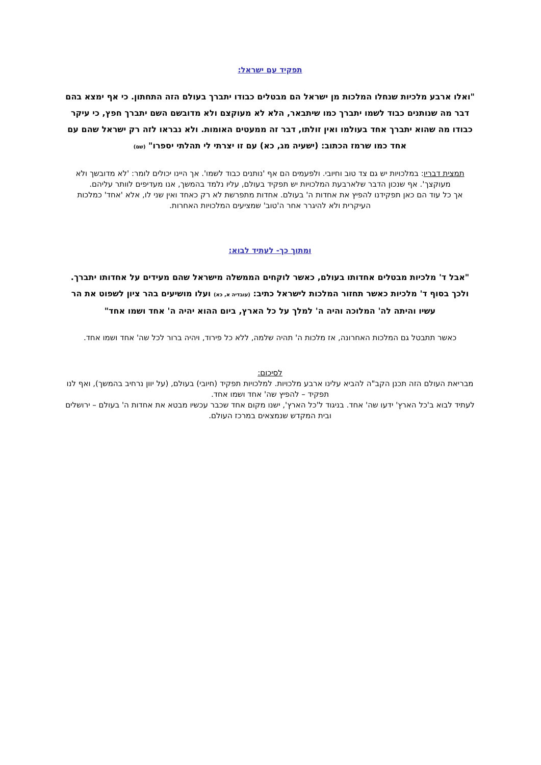תפקיד עם ישראל:
"ואלו ארבע מלכיות שנחלו המלכות מן ישראל הם מבטלים כבודו יתברך בעולם הזה התחתון. כי אף ימצא בהם דבר מה שנותנים כבוד לשמו יתברך כמו שיתבאר, הלא לא מעוקצם ולא מדובשם השם יתברך חפץ, כי עיקר כבודו מה שהוא יתברך אחד בעולמו ואין זולתו, דבר זה ממעטים האומות. ולא נבראו לזה רק ישראל שהם עם אחד כמו שרמז הכתוב: (ישעיה מג, כא) עם זו יצרתי לי תהלתי יספרו" (שם)
תמצית דבריו: במלכויות יש גם צד טוב וחיובי. ולפעמים הם אף 'נותנים כבוד לשמו'. אך היינו יכולים לומר: 'לא מדובשך ולא מעוקצך'. אף שנכון הדבר שלארבעת המלכויות יש תפקיד בעולם, עליו נלמד בהמשך, אנו מעדיפים לוותר עליהם.
אך כל עוד הם כאן תפקידנו להפיץ את אחדות ה' בעולם. אחדות מתפרשת לא רק כאחד ואין שני לו, אלא 'אחד' כמלכות העיקרית ולא להיגרר אחר ה'טוב' שמציעים המלכויות האחרות.
ומתוך כך- לעתיד לבוא:
"אבל ד' מלכיות מבטלים אחדותו בעולם, כאשר לוקחים הממשלה מישראל שהם מעידים על אחדותו יתברך. ולכך בסוף ד' מלכיות כאשר תחזור המלכות לישראל כתיב: (עובדיה א, כא) ועלו מושיעים בהר ציון לשפוט את הר עשיו והיתה לה' המלוכה והיה ה' למלך על כל הארץ, ביום ההוא יהיה ה' אחד ושמו אחד"
כאשר תתבטל גם המלכות האחרונה, אז מלכות ה' תהיה שלמה, ללא כל פירוד, ויהיה ברור לכל שה' אחד ושמו אחד.
לסיכום:
מבריאת העולם הזה תכנן הקב"ה להביא עלינו ארבע מלכויות. למלכויות תפקיד (חיובי) בעולם, (על יוון נרחיב בהמשך), ואף לנו תפקיד – להפיץ שה' אחד ושמו אחד.
לעתיד לבוא ב'כל הארץ' ידעו שה' אחד. בניגוד ל'כל הארץ', ישנו מקום אחד שכבר עכשיו מבטא את אחדות ה' בעולם – ירושלים ובית המקדש שנמצאים במרכז העולם.